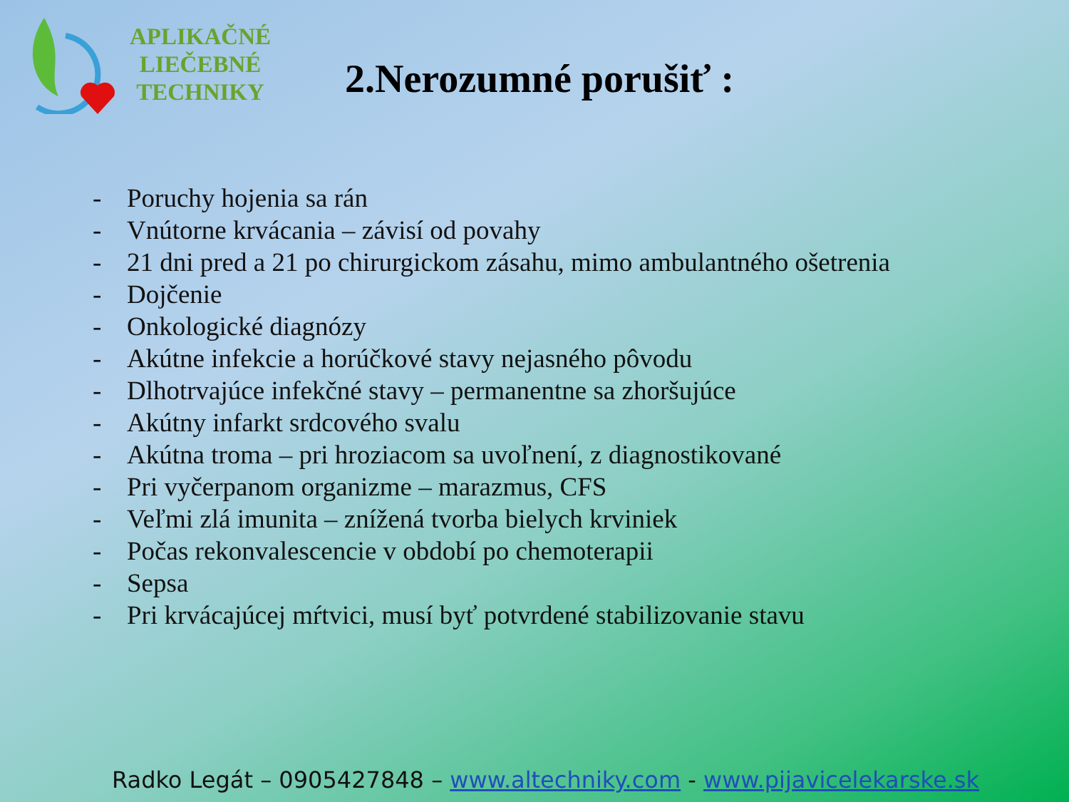APLIKAČNÉ
LIEČEBNÉ
TECHNIKY
2.Nerozumné porušiť :
- Poruchy hojenia sa rán
- Vnútorne krvácania – závisí od povahy
- 21 dni pred a 21 po chirurgickom zásahu, mimo ambulantného ošetrenia
- Dojčenie
- Onkologické diagnózy
- Akútne infekcie a horúčkové stavy nejasného pôvodu
- Dlhotrvajúce infekčné stavy – permanentne sa zhoršujúce
- Akútny infarkt srdcového svalu
- Akútna troma – pri hroziacom sa uvoľnení, z diagnostikované
- Pri vyčerpanom organizme – marazmus, CFS
- Veľmi zlá imunita – znížená tvorba bielych krviniek
- Počas rekonvalescencie v období po chemoterapii
- Sepsa
- Pri krvácajúcej mŕtvici, musí byť potvrdené stabilizovanie stavu
Radko Legát – 0905427848 – www.altechniky.com - www.pijavicelekarske.sk